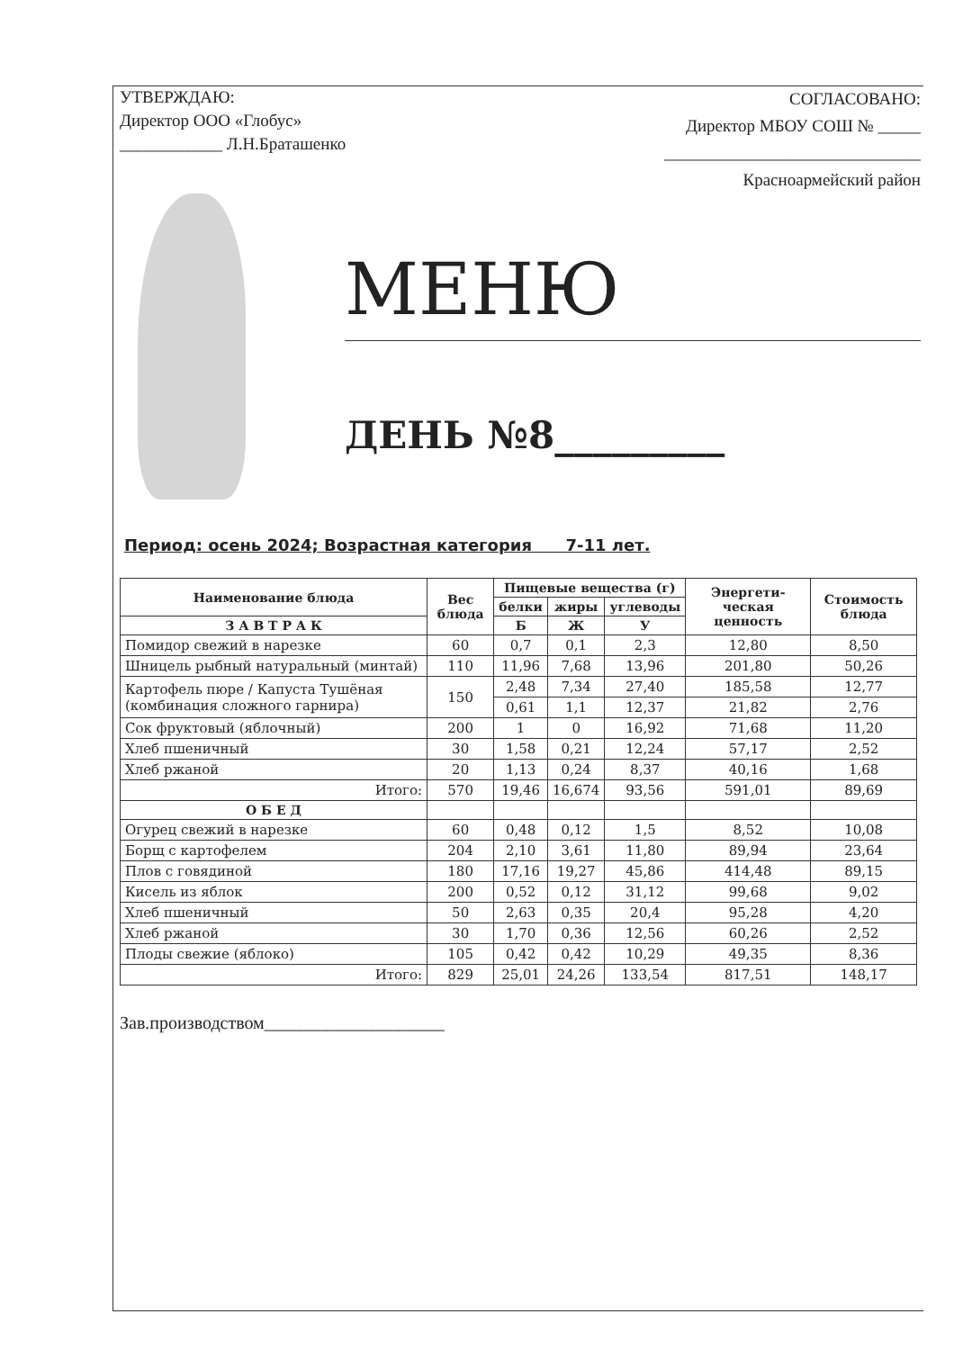УТВЕРЖДАЮ:
Директор ООО «Глобус»
____________ Л.Н.Браташенко
СОГЛАСОВАНО:
Директор МБОУ СОШ № _____
______________________________
Красноармейский район
МЕНЮ
ДЕНЬ №8_________
Период: осень 2024; Возрастная категория 7-11 лет.
| Наименование блюда | Вес блюда | Пищевые вещества (г) | | | Энергети-ческая ценность | Стоимость блюда |
| --- | --- | --- | --- | --- | --- | --- |
| | | белки | жиры | углеводы | | |
| | | Б | Ж | У | | |
| З А В Т Р А К | | | | | | |
| Помидор свежий в нарезке | 60 | 0,7 | 0,1 | 2,3 | 12,80 | 8,50 |
| Шницель рыбный натуральный (минтай) | 110 | 11,96 | 7,68 | 13,96 | 201,80 | 50,26 |
| Картофель пюре / Капуста Тушёная (комбинация сложного гарнира) | 150 | 2,48 | 7,34 | 27,40 | 185,58 | 12,77 |
| | | 0,61 | 1,1 | 12,37 | 21,82 | 2,76 |
| Сок фруктовый (яблочный) | 200 | 1 | 0 | 16,92 | 71,68 | 11,20 |
| Хлеб пшеничный | 30 | 1,58 | 0,21 | 12,24 | 57,17 | 2,52 |
| Хлеб ржаной | 20 | 1,13 | 0,24 | 8,37 | 40,16 | 1,68 |
| Итого: | 570 | 19,46 | 16,674 | 93,56 | 591,01 | 89,69 |
| О Б Е Д | | | | | | |
| Огурец свежий в нарезке | 60 | 0,48 | 0,12 | 1,5 | 8,52 | 10,08 |
| Борщ с картофелем | 204 | 2,10 | 3,61 | 11,80 | 89,94 | 23,64 |
| Плов с говядиной | 180 | 17,16 | 19,27 | 45,86 | 414,48 | 89,15 |
| Кисель из яблок | 200 | 0,52 | 0,12 | 31,12 | 99,68 | 9,02 |
| Хлеб пшеничный | 50 | 2,63 | 0,35 | 20,4 | 95,28 | 4,20 |
| Хлеб ржаной | 30 | 1,70 | 0,36 | 12,56 | 60,26 | 2,52 |
| Плоды свежие (яблоко) | 105 | 0,42 | 0,42 | 10,29 | 49,35 | 8,36 |
| Итого: | 829 | 25,01 | 24,26 | 133,54 | 817,51 | 148,17 |
Зав.производством____________________